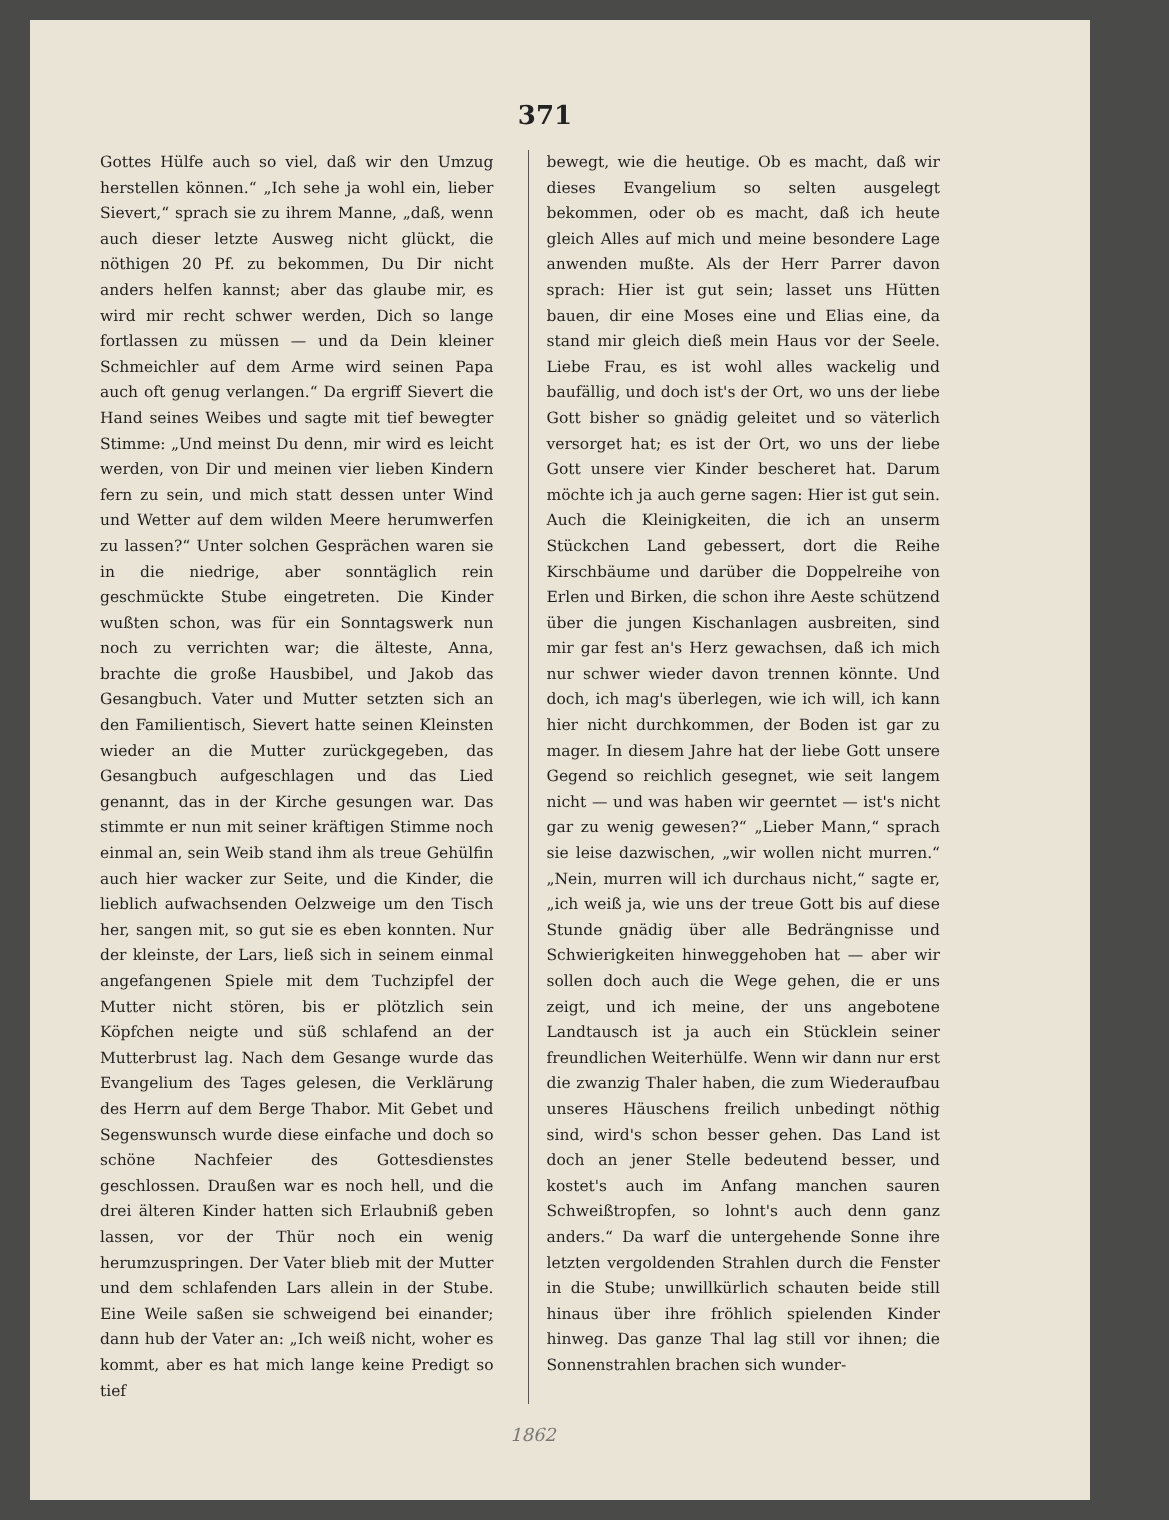371
Gottes Hülfe auch so viel, daß wir den Umzug herstellen können.“ „Ich sehe ja wohl ein, lieber Sievert,“ sprach sie zu ihrem Manne, „daß, wenn auch dieser letzte Ausweg nicht glückt, die nöthigen 20 Pf. zu bekommen, Du Dir nicht anders helfen kannst; aber das glaube mir, es wird mir recht schwer werden, Dich so lange fortlassen zu müssen — und da Dein kleiner Schmeichler auf dem Arme wird seinen Papa auch oft genug verlangen.“ Da ergriff Sievert die Hand seines Weibes und sagte mit tief bewegter Stimme: „Und meinst Du denn, mir wird es leicht werden, von Dir und meinen vier lieben Kindern fern zu sein, und mich statt dessen unter Wind und Wetter auf dem wilden Meere herumwerfen zu lassen?“ Unter solchen Gesprächen waren sie in die niedrige, aber sonntäglich rein geschmückte Stube eingetreten. Die Kinder wußten schon, was für ein Sonntagswerk nun noch zu verrichten war; die älteste, Anna, brachte die große Hausbibel, und Jakob das Gesangbuch. Vater und Mutter setzten sich an den Familientisch, Sievert hatte seinen Kleinsten wieder an die Mutter zurückgegeben, das Gesangbuch aufgeschlagen und das Lied genannt, das in der Kirche gesungen war. Das stimmte er nun mit seiner kräftigen Stimme noch einmal an, sein Weib stand ihm als treue Gehülfin auch hier wacker zur Seite, und die Kinder, die lieblich aufwachsenden Oelzweige um den Tisch her, sangen mit, so gut sie es eben konnten. Nur der kleinste, der Lars, ließ sich in seinem einmal angefangenen Spiele mit dem Tuchzipfel der Mutter nicht stören, bis er plötzlich sein Köpfchen neigte und süß schlafend an der Mutterbrust lag. Nach dem Gesange wurde das Evangelium des Tages gelesen, die Verklärung des Herrn auf dem Berge Thabor. Mit Gebet und Segenswunsch wurde diese einfache und doch so schöne Nachfeier des Gottesdienstes geschlossen. Draußen war es noch hell, und die drei älteren Kinder hatten sich Erlaubniß geben lassen, vor der Thür noch ein wenig herumzuspringen. Der Vater blieb mit der Mutter und dem schlafenden Lars allein in der Stube. Eine Weile saßen sie schweigend bei einander; dann hub der Vater an: „Ich weiß nicht, woher es kommt, aber es hat mich lange keine Predigt so tief
bewegt, wie die heutige. Ob es macht, daß wir dieses Evangelium so selten ausgelegt bekommen, oder ob es macht, daß ich heute gleich Alles auf mich und meine besondere Lage anwenden mußte. Als der Herr Parrer davon sprach: Hier ist gut sein; lasset uns Hütten bauen, dir eine Moses eine und Elias eine, da stand mir gleich dieß mein Haus vor der Seele. Liebe Frau, es ist wohl alles wackelig und baufällig, und doch ist's der Ort, wo uns der liebe Gott bisher so gnädig geleitet und so väterlich versorget hat; es ist der Ort, wo uns der liebe Gott unsere vier Kinder bescheret hat. Darum möchte ich ja auch gerne sagen: Hier ist gut sein. Auch die Kleinigkeiten, die ich an unserm Stückchen Land gebessert, dort die Reihe Kirschbäume und darüber die Doppelreihe von Erlen und Birken, die schon ihre Aeste schützend über die jungen Kischanlagen ausbreiten, sind mir gar fest an's Herz gewachsen, daß ich mich nur schwer wieder davon trennen könnte. Und doch, ich mag's überlegen, wie ich will, ich kann hier nicht durchkommen, der Boden ist gar zu mager. In diesem Jahre hat der liebe Gott unsere Gegend so reichlich gesegnet, wie seit langem nicht — und was haben wir geerntet — ist's nicht gar zu wenig gewesen?“ „Lieber Mann,“ sprach sie leise dazwischen, „wir wollen nicht murren.“ „Nein, murren will ich durchaus nicht,“ sagte er, „ich weiß ja, wie uns der treue Gott bis auf diese Stunde gnädig über alle Bedrängnisse und Schwierigkeiten hinweggehoben hat — aber wir sollen doch auch die Wege gehen, die er uns zeigt, und ich meine, der uns angebotene Landtausch ist ja auch ein Stücklein seiner freundlichen Weiterhülfe. Wenn wir dann nur erst die zwanzig Thaler haben, die zum Wiederaufbau unseres Häuschens freilich unbedingt nöthig sind, wird's schon besser gehen. Das Land ist doch an jener Stelle bedeutend besser, und kostet's auch im Anfang manchen sauren Schweißtropfen, so lohnt's auch denn ganz anders.“ Da warf die untergehende Sonne ihre letzten vergoldenden Strahlen durch die Fenster in die Stube; unwillkürlich schauten beide still hinaus über ihre fröhlich spielenden Kinder hinweg. Das ganze Thal lag still vor ihnen; die Sonnenstrahlen brachen sich wunder-
1862